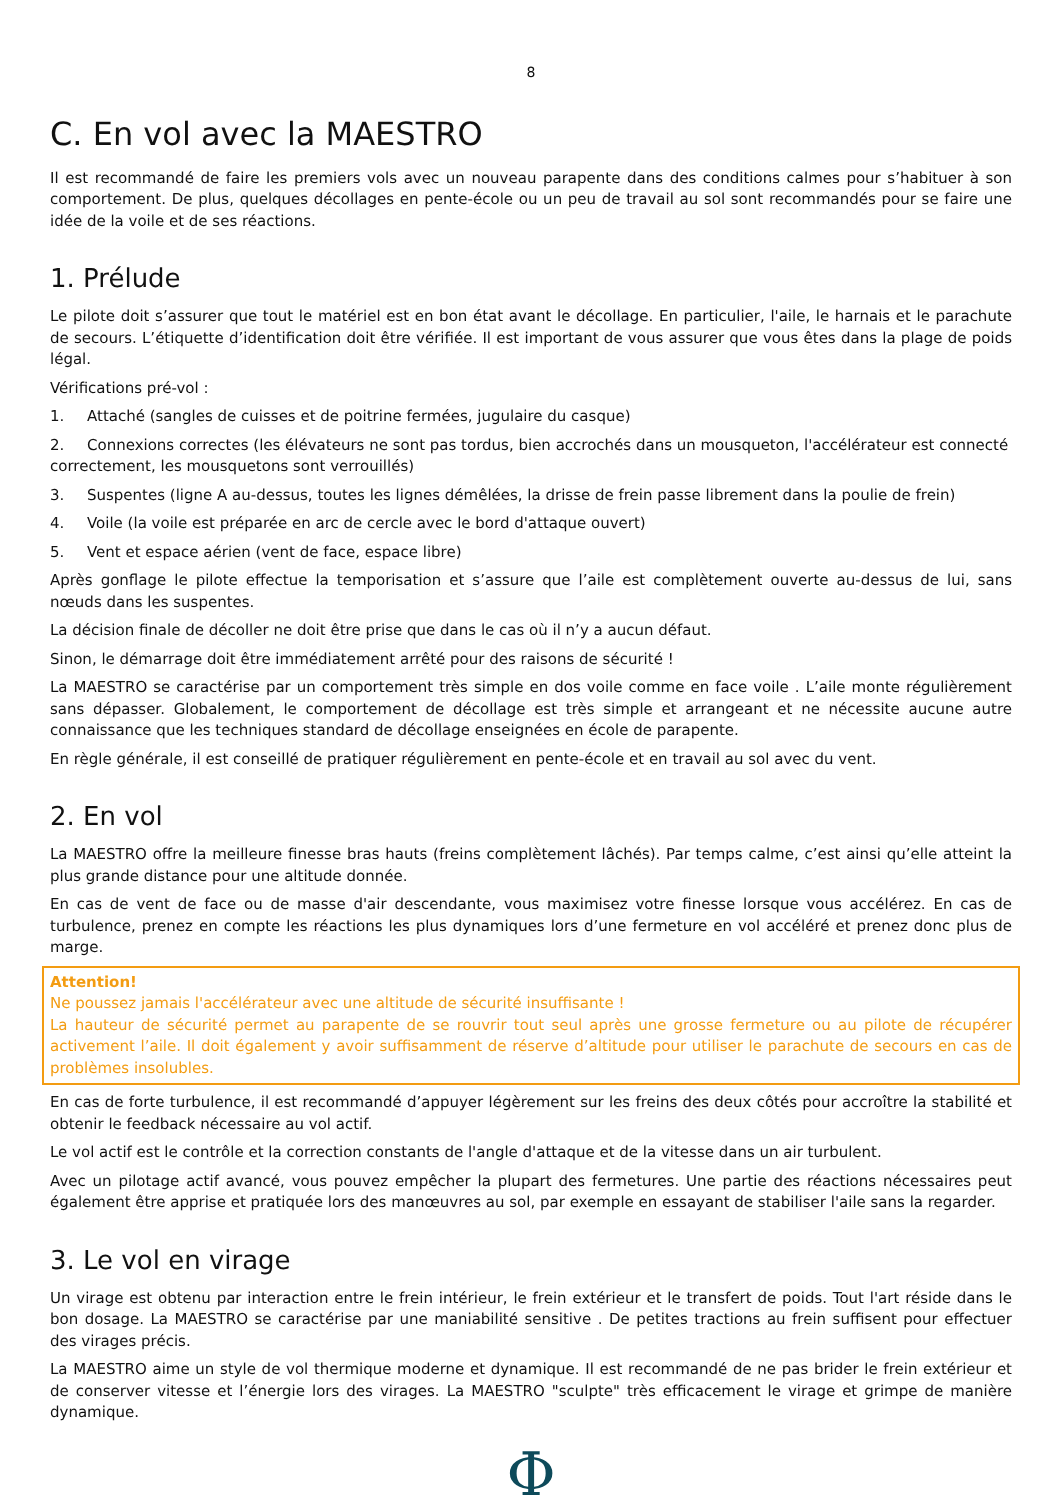8
C. En vol avec la MAESTRO
Il est recommandé de faire les premiers vols avec un nouveau parapente dans des conditions calmes pour s’habituer à son comportement. De plus, quelques décollages en pente-école ou un peu de travail au sol sont recommandés pour se faire une idée de la voile et de ses réactions.
1. Prélude
Le pilote doit s’assurer que tout le matériel est en bon état avant le décollage. En particulier, l'aile, le harnais et le parachute de secours. L’étiquette d’identification doit être vérifiée. Il est important de vous assurer que vous êtes dans la plage de poids légal.
Vérifications pré-vol :
1. Attaché (sangles de cuisses et de poitrine fermées, jugulaire du casque)
2. Connexions correctes (les élévateurs ne sont pas tordus, bien accrochés dans un mousqueton, l'accélérateur est connecté correctement, les mousquetons sont verrouillés)
3. Suspentes (ligne A au-dessus, toutes les lignes démêlées, la drisse de frein passe librement dans la poulie de frein)
4. Voile (la voile est préparée en arc de cercle avec le bord d'attaque ouvert)
5. Vent et espace aérien (vent de face, espace libre)
Après gonflage le pilote effectue la temporisation et s’assure que l’aile est complètement ouverte au-dessus de lui, sans nœuds dans les suspentes.
La décision finale de décoller ne doit être prise que dans le cas où il n’y a aucun défaut.
Sinon, le démarrage doit être immédiatement arrêté pour des raisons de sécurité !
La MAESTRO se caractérise par un comportement très simple en dos voile comme en face voile . L’aile monte régulièrement sans dépasser. Globalement, le comportement de décollage est très simple et arrangeant et ne nécessite aucune autre connaissance que les techniques standard de décollage enseignées en école de parapente.
En règle générale, il est conseillé de pratiquer régulièrement en pente-école et en travail au sol avec du vent.
2. En vol
La MAESTRO offre la meilleure finesse bras hauts (freins complètement lâchés). Par temps calme, c’est ainsi qu’elle atteint la plus grande distance pour une altitude donnée.
En cas de vent de face ou de masse d'air descendante, vous maximisez votre finesse lorsque vous accélérez. En cas de turbulence, prenez en compte les réactions les plus dynamiques lors d’une fermeture en vol accéléré et prenez donc plus de marge.
Attention!
Ne poussez jamais l'accélérateur avec une altitude de sécurité insuffisante !
La hauteur de sécurité permet au parapente de se rouvrir tout seul après une grosse fermeture ou au pilote de récupérer activement l’aile. Il doit également y avoir suffisamment de réserve d’altitude pour utiliser le parachute de secours en cas de problèmes insolubles.
En cas de forte turbulence, il est recommandé d’appuyer légèrement sur les freins des deux côtés pour accroître la stabilité et obtenir le feedback nécessaire au vol actif.
Le vol actif est le contrôle et la correction constants de l'angle d'attaque et de la vitesse dans un air turbulent.
Avec un pilotage actif avancé, vous pouvez empêcher la plupart des fermetures. Une partie des réactions nécessaires peut également être apprise et pratiquée lors des manœuvres au sol, par exemple en essayant de stabiliser l'aile sans la regarder.
3. Le vol en virage
Un virage est obtenu par interaction entre le frein intérieur, le frein extérieur et le transfert de poids. Tout l'art réside dans le bon dosage. La MAESTRO se caractérise par une maniabilité sensitive . De petites tractions au frein suffisent pour effectuer des virages précis.
La MAESTRO aime un style de vol thermique moderne et dynamique. Il est recommandé de ne pas brider le frein extérieur et de conserver vitesse et l’énergie lors des virages. La MAESTRO "sculpte" très efficacement le virage et grimpe de manière dynamique.
Φ